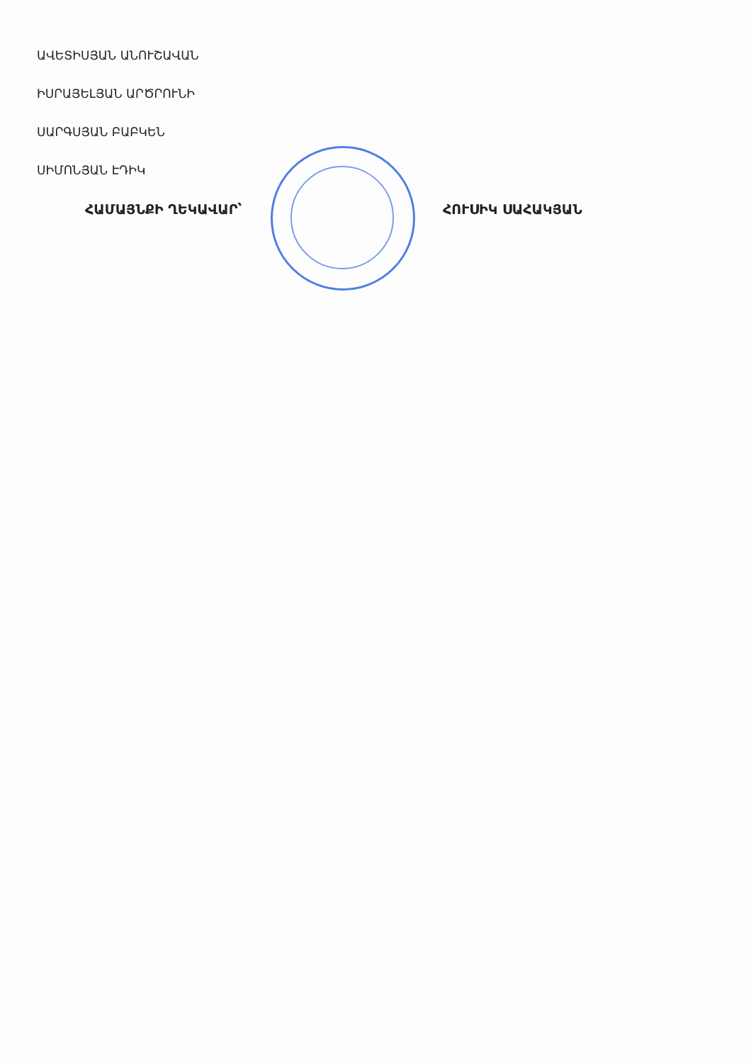ԱՎԵՏԻՍՅԱՆ ԱՆՈՒՇԱՎԱՆ
ԻՍՐԱՅԵԼՅԱՆ ԱՐԾՐՈՒՆԻ
ՍԱՐԳՍՅԱՆ ԲԱԲԿԵՆ
ՍԻՄՈՆՅԱՆ ԷԴԻԿ
ՀԱՄԱՅՆՔԻ ՂԵԿԱՎԱՐ՝ ՀՈՒՍԻԿ ՍԱՀԱԿՅԱՆ